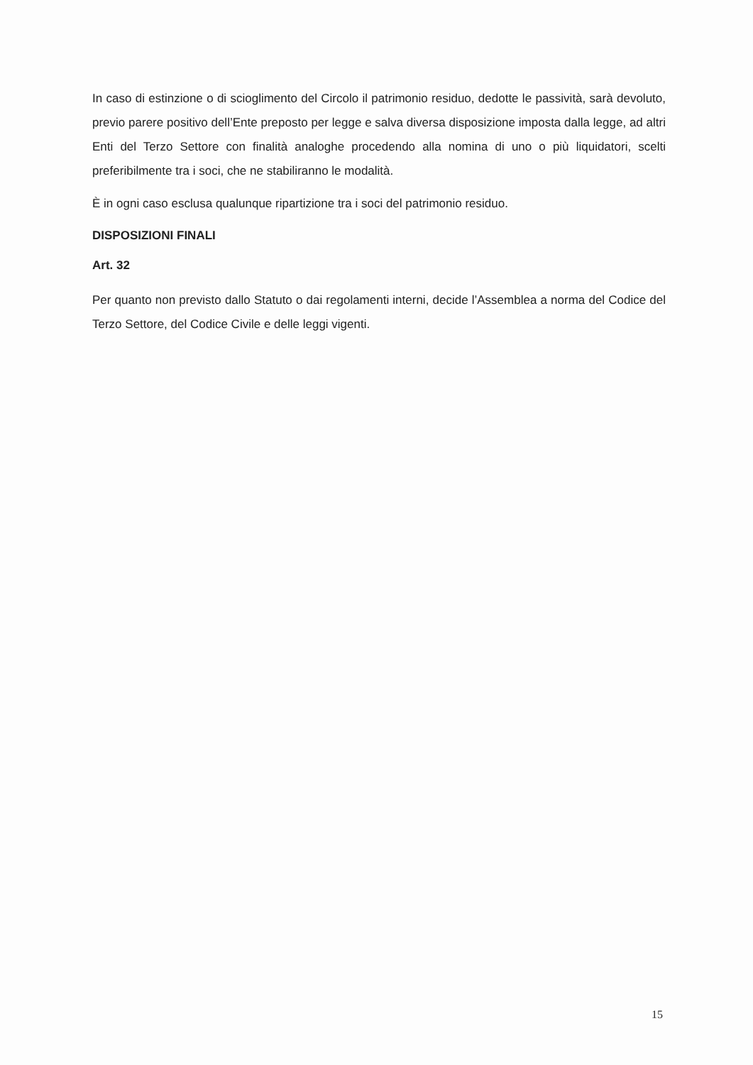In caso di estinzione o di scioglimento del Circolo il patrimonio residuo, dedotte le passività, sarà devoluto, previo parere positivo dell’Ente preposto per legge e salva diversa disposizione imposta dalla legge, ad altri Enti del Terzo Settore con finalità analoghe procedendo alla nomina di uno o più liquidatori, scelti preferibilmente tra i soci, che ne stabiliranno le modalità.
È in ogni caso esclusa qualunque ripartizione tra i soci del patrimonio residuo.
DISPOSIZIONI FINALI
Art. 32
Per quanto non previsto dallo Statuto o dai regolamenti interni, decide l’Assemblea a norma del Codice del Terzo Settore, del Codice Civile e delle leggi vigenti.
15